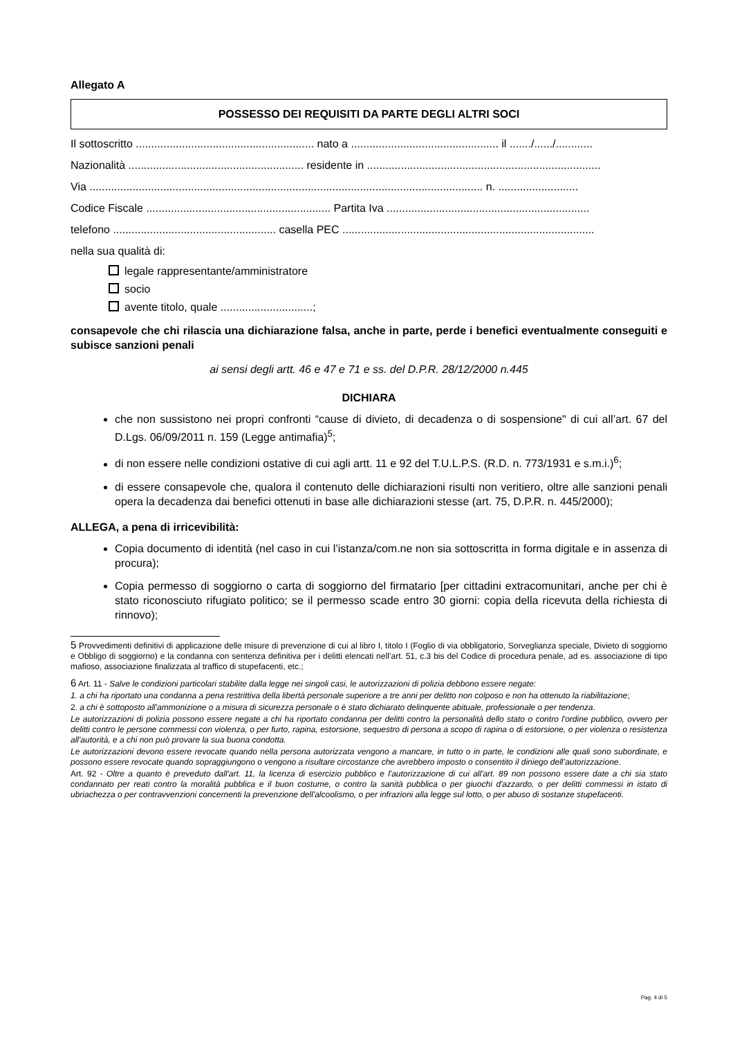Allegato A
POSSESSO DEI REQUISITI DA PARTE DEGLI ALTRI SOCI
Il sottoscritto .......................................................... nato a ................................................ il ......./....../............
Nazionalità ......................................................... residente in ............................................................................
Via ................................................................................................................................ n. ..........................
Codice Fiscale ............................................................ Partita Iva ..................................................................
telefono ..................................................... casella PEC ..................................................................................
nella sua qualità di:
legale rappresentante/amministratore
socio
avente titolo, quale ..............................;
consapevole che chi rilascia una dichiarazione falsa, anche in parte, perde i benefici eventualmente conseguiti e subisce sanzioni penali
ai sensi degli artt. 46 e 47 e 71 e ss. del D.P.R. 28/12/2000 n.445
DICHIARA
che non sussistono nei propri confronti “cause di divieto, di decadenza o di sospensione" di cui all’art. 67 del D.Lgs. 06/09/2011 n. 159 (Legge antimafia)<sup>5</sup>;
di non essere nelle condizioni ostative di cui agli artt. 11 e 92 del T.U.L.P.S. (R.D. n. 773/1931 e s.m.i.)<sup>6</sup>;
di essere consapevole che, qualora il contenuto delle dichiarazioni risulti non veritiero, oltre alle sanzioni penali opera la decadenza dai benefici ottenuti in base alle dichiarazioni stesse (art. 75, D.P.R. n. 445/2000);
ALLEGA, a pena di irricevibilità:
Copia documento di identità (nel caso in cui l’istanza/com.ne non sia sottoscritta in forma digitale e in assenza di procura);
Copia permesso di soggiorno o carta di soggiorno del firmatario [per cittadini extracomunitari, anche per chi è stato riconosciuto rifugiato politico; se il permesso scade entro 30 giorni: copia della ricevuta della richiesta di rinnovo);
5 Provvedimenti definitivi di applicazione delle misure di prevenzione di cui al libro I, titolo I (Foglio di via obbligatorio, Sorveglianza speciale, Divieto di soggiorno e Obbligo di soggiorno) e la condanna con sentenza definitiva per i delitti elencati nell’art. 51, c.3 bis del Codice di procedura penale, ad es. associazione di tipo mafioso, associazione finalizzata al traffico di stupefacenti, etc.;
6 Art. 11 - Salve le condizioni particolari stabilite dalla legge nei singoli casi, le autorizzazioni di polizia debbono essere negate:
1. a chi ha riportato una condanna a pena restrittiva della libertà personale superiore a tre anni per delitto non colposo e non ha ottenuto la riabilitazione;
2. a chi è sottoposto all'ammonizione o a misura di sicurezza personale o è stato dichiarato delinquente abituale, professionale o per tendenza.
Le autorizzazioni di polizia possono essere negate a chi ha riportato condanna per delitti contro la personalità dello stato o contro l'ordine pubblico, ovvero per delitti contro le persone commessi con violenza, o per furto, rapina, estorsione, sequestro di persona a scopo di rapina o di estorsione, o per violenza o resistenza all'autorità, e a chi non può provare la sua buona condotta.
Le autorizzazioni devono essere revocate quando nella persona autorizzata vengono a mancare, in tutto o in parte, le condizioni alle quali sono subordinate, e possono essere revocate quando sopraggiungono o vengono a risultare circostanze che avrebbero imposto o consentito il diniego dell’autorizzazione.
Art. 92 - Oltre a quanto è preveduto dall'art. 11, la licenza di esercizio pubblico e l'autorizzazione di cui all'art. 89 non possono essere date a chi sia stato condannato per reati contro la moralità pubblica e il buon costume, o contro la sanità pubblica o per giuochi d'azzardo, o per delitti commessi in istato di ubriachezza o per contravvenzioni concernenti la prevenzione dell'alcoolismo, o per infrazioni alla legge sul lotto, o per abuso di sostanze stupefacenti.
Pag. 4 di 5